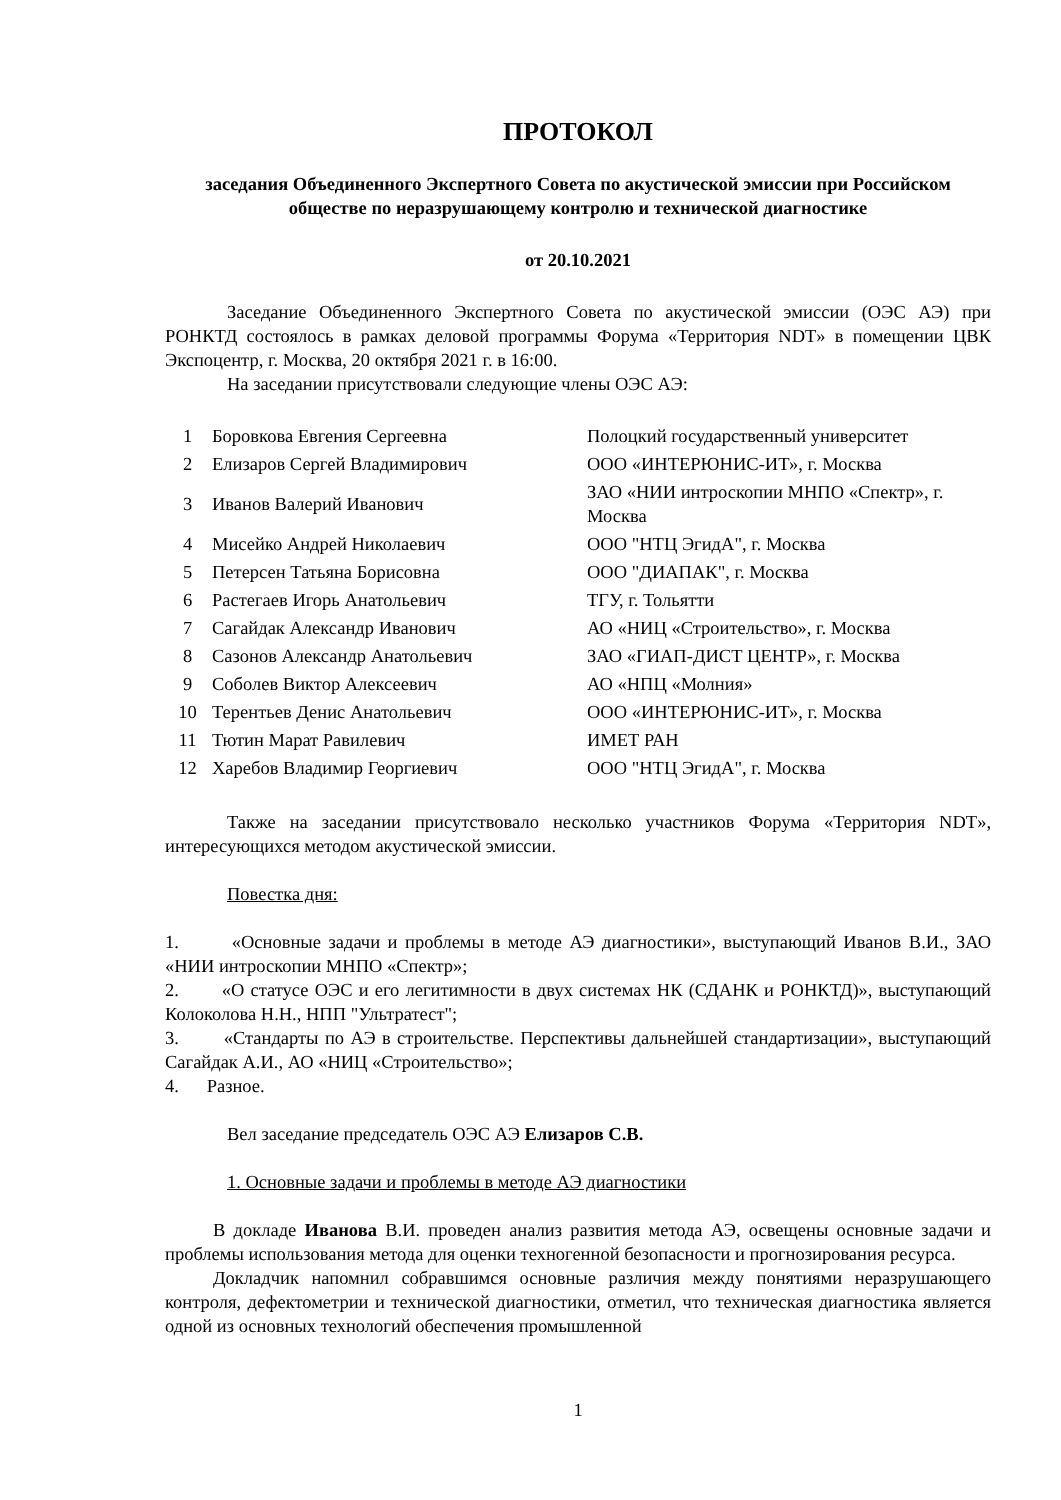ПРОТОКОЛ
заседания Объединенного Экспертного Совета по акустической эмиссии при Российском обществе по неразрушающему контролю и технической диагностике
от 20.10.2021
Заседание Объединенного Экспертного Совета по акустической эмиссии (ОЭС АЭ) при РОНКТД состоялось в рамках деловой программы Форума «Территория NDT» в помещении ЦВК Экспоцентр, г. Москва, 20 октября 2021 г. в 16:00.
На заседании присутствовали следующие члены ОЭС АЭ:
| 1 | Боровкова Евгения Сергеевна | Полоцкий государственный университет |
| 2 | Елизаров Сергей Владимирович | ООО «ИНТЕРЮНИС-ИТ», г. Москва |
| 3 | Иванов Валерий Иванович | ЗАО «НИИ интроскопии МНПО «Спектр», г. Москва |
| 4 | Мисейко Андрей Николаевич | ООО "НТЦ ЭгидА", г. Москва |
| 5 | Петерсен Татьяна Борисовна | ООО "ДИАПАК", г. Москва |
| 6 | Растегаев Игорь Анатольевич | ТГУ, г. Тольятти |
| 7 | Сагайдак Александр Иванович | АО «НИЦ «Строительство», г. Москва |
| 8 | Сазонов Александр Анатольевич | ЗАО «ГИАП-ДИСТ ЦЕНТР», г. Москва |
| 9 | Соболев Виктор Алексеевич | АО «НПЦ «Молния» |
| 10 | Терентьев Денис Анатольевич | ООО «ИНТЕРЮНИС-ИТ», г. Москва |
| 11 | Тютин Марат Равилевич | ИМЕТ РАН |
| 12 | Харебов Владимир Георгиевич | ООО "НТЦ ЭгидА", г. Москва |
Также на заседании присутствовало несколько участников Форума «Территория NDT», интересующихся методом акустической эмиссии.
Повестка дня:
1. «Основные задачи и проблемы в методе АЭ диагностики», выступающий Иванов В.И., ЗАО «НИИ интроскопии МНПО «Спектр»;
2. «О статусе ОЭС и его легитимности в двух системах НК (СДАНК и РОНКТД)», выступающий Колоколова Н.Н., НПП "Ультратест";
3. «Стандарты по АЭ в строительстве. Перспективы дальнейшей стандартизации», выступающий Сагайдак А.И., АО «НИЦ «Строительство»;
4. Разное.
Вел заседание председатель ОЭС АЭ Елизаров С.В.
1. Основные задачи и проблемы в методе АЭ диагностики
В докладе Иванова В.И. проведен анализ развития метода АЭ, освещены основные задачи и проблемы использования метода для оценки техногенной безопасности и прогнозирования ресурса.
Докладчик напомнил собравшимся основные различия между понятиями неразрушающего контроля, дефектометрии и технической диагностики, отметил, что техническая диагностика является одной из основных технологий обеспечения промышленной
1